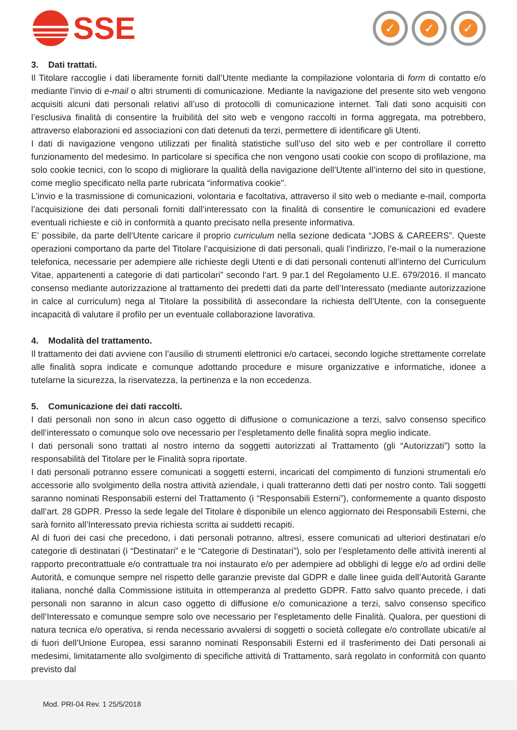SSE
✓ ✓ ✓
3. Dati trattati.
Il Titolare raccoglie i dati liberamente forniti dall’Utente mediante la compilazione volontaria di form di contatto e/o mediante l’invio di e-mail o altri strumenti di comunicazione. Mediante la navigazione del presente sito web vengono acquisiti alcuni dati personali relativi all’uso di protocolli di comunicazione internet. Tali dati sono acquisiti con l’esclusiva finalità di consentire la fruibilità del sito web e vengono raccolti in forma aggregata, ma potrebbero, attraverso elaborazioni ed associazioni con dati detenuti da terzi, permettere di identificare gli Utenti.
I dati di navigazione vengono utilizzati per finalità statistiche sull’uso del sito web e per controllare il corretto funzionamento del medesimo. In particolare si specifica che non vengono usati cookie con scopo di profilazione, ma solo cookie tecnici, con lo scopo di migliorare la qualità della navigazione dell’Utente all’interno del sito in questione, come meglio specificato nella parte rubricata “informativa cookie".
L’invio e la trasmissione di comunicazioni, volontaria e facoltativa, attraverso il sito web o mediante e-mail, comporta l’acquisizione dei dati personali forniti dall’interessato con la finalità di consentire le comunicazioni ed evadere eventuali richieste e ciò in conformità a quanto precisato nella presente informativa.
E’ possibile, da parte dell’Utente caricare il proprio curriculum nella sezione dedicata “JOBS & CAREERS”. Queste operazioni comportano da parte del Titolare l’acquisizione di dati personali, quali l’indirizzo, l’e-mail o la numerazione telefonica, necessarie per adempiere alle richieste degli Utenti e di dati personali contenuti all’interno del Curriculum Vitae, appartenenti a categorie di dati particolari” secondo l’art. 9 par.1 del Regolamento U.E. 679/2016. Il mancato consenso mediante autorizzazione al trattamento dei predetti dati da parte dell’Interessato (mediante autorizzazione in calce al curriculum) nega al Titolare la possibilità di assecondare la richiesta dell’Utente, con la conseguente incapacità di valutare il profilo per un eventuale collaborazione lavorativa.
4. Modalità del trattamento.
Il trattamento dei dati avviene con l’ausilio di strumenti elettronici e/o cartacei, secondo logiche strettamente correlate alle finalità sopra indicate e comunque adottando procedure e misure organizzative e informatiche, idonee a tutelarne la sicurezza, la riservatezza, la pertinenza e la non eccedenza.
5. Comunicazione dei dati raccolti.
I dati personali non sono in alcun caso oggetto di diffusione o comunicazione a terzi, salvo consenso specifico dell’interessato o comunque solo ove necessario per l’espletamento delle finalità sopra meglio indicate.
I dati personali sono trattati al nostro interno da soggetti autorizzati al Trattamento (gli “Autorizzati”) sotto la responsabilità del Titolare per le Finalità sopra riportate.
I dati personali potranno essere comunicati a soggetti esterni, incaricati del compimento di funzioni strumentali e/o accessorie allo svolgimento della nostra attività aziendale, i quali tratteranno detti dati per nostro conto. Tali soggetti saranno nominati Responsabili esterni del Trattamento (i “Responsabili Esterni”), conformemente a quanto disposto dall’art. 28 GDPR. Presso la sede legale del Titolare è disponibile un elenco aggiornato dei Responsabili Esterni, che sarà fornito all’Interessato previa richiesta scritta ai suddetti recapiti.
Al di fuori dei casi che precedono, i dati personali potranno, altresì, essere comunicati ad ulteriori destinatari e/o categorie di destinatari (i “Destinatari” e le “Categorie di Destinatari”), solo per l’espletamento delle attività inerenti al rapporto precontrattuale e/o contrattuale tra noi instaurato e/o per adempiere ad obblighi di legge e/o ad ordini delle Autorità, e comunque sempre nel rispetto delle garanzie previste dal GDPR e dalle linee guida dell’Autorità Garante italiana, nonché dalla Commissione istituita in ottemperanza al predetto GDPR. Fatto salvo quanto precede, i dati personali non saranno in alcun caso oggetto di diffusione e/o comunicazione a terzi, salvo consenso specifico dell’Interessato e comunque sempre solo ove necessario per l’espletamento delle Finalità. Qualora, per questioni di natura tecnica e/o operativa, si renda necessario avvalersi di soggetti o società collegate e/o controllate ubicati/e al di fuori dell’Unione Europea, essi saranno nominati Responsabili Esterni ed il trasferimento dei Dati personali ai medesimi, limitatamente allo svolgimento di specifiche attività di Trattamento, sarà regolato in conformità con quanto previsto dal
Mod. PRI-04 Rev. 1 25/5/2018